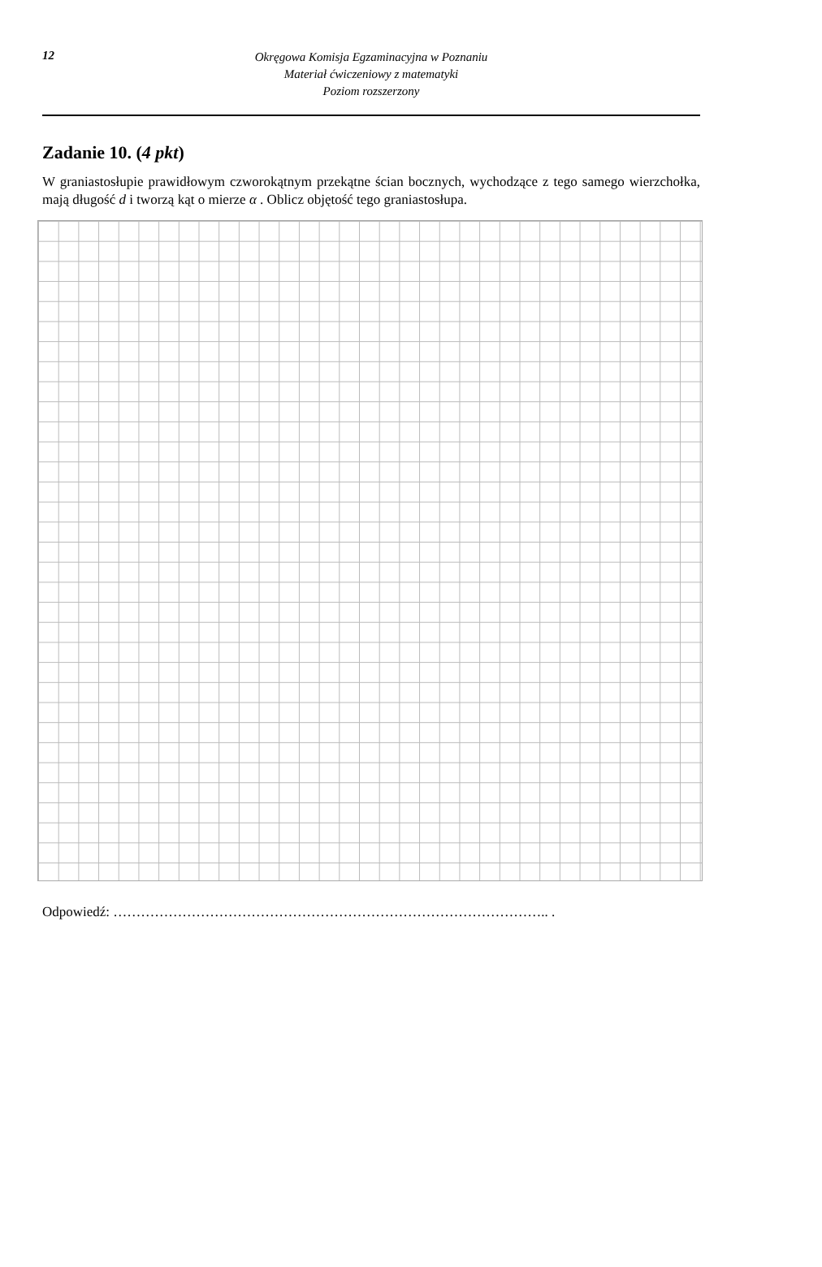12
Okręgowa Komisja Egzaminacyjna w Poznaniu
Materiał ćwiczeniowy z matematyki
Poziom rozszerzony
Zadanie 10. (4 pkt)
W graniastosłupie prawidłowym czworokątnym przekątne ścian bocznych, wychodzące z tego samego wierzchołka, mają długość d i tworzą kąt o mierze α . Oblicz objętość tego graniastosłupa.
Odpowiedź: ………………………………………………………………………………….. .